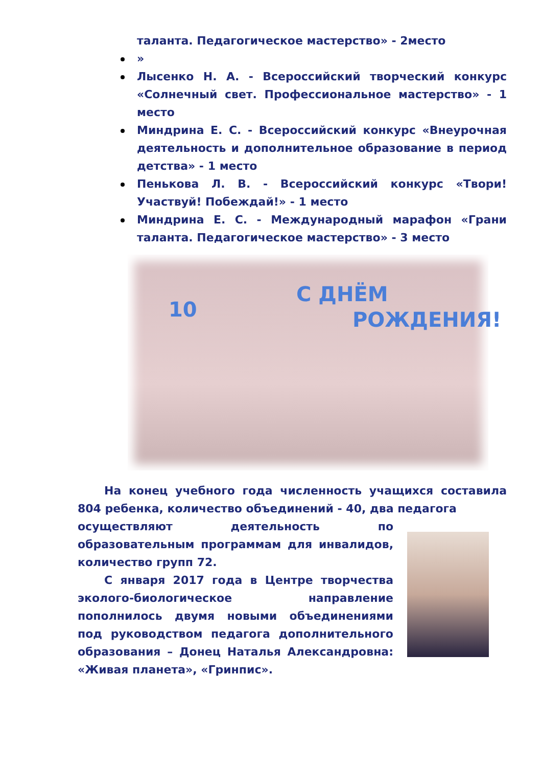таланта. Педагогическое мастерство» - 2место
»
Лысенко Н. А. - Всероссийский творческий конкурс «Солнечный свет. Профессиональное мастерство» - 1 место
Миндрина Е. С. - Всероссийский конкурс «Внеурочная деятельность и дополнительное образование в период детства» - 1 место
Пенькова Л. В. - Всероссийский конкурс «Твори! Участвуй! Побеждай!» - 1 место
Миндрина Е. С. - Международный марафон «Грани таланта. Педагогическое мастерство» - 3 место
10
С ДНЁМ
РОЖДЕНИЯ!
На конец учебного года численность учащихся составила 804 ребенка, количество объединений - 40, два педагога
осуществляют деятельность по образовательным программам для инвалидов, количество групп 72.
С января 2017 года в Центре творчества эколого-биологическое направление пополнилось двумя новыми объединениями под руководством педагога дополнительного образования – Донец Наталья Александровна: «Живая планета», «Гринпис».